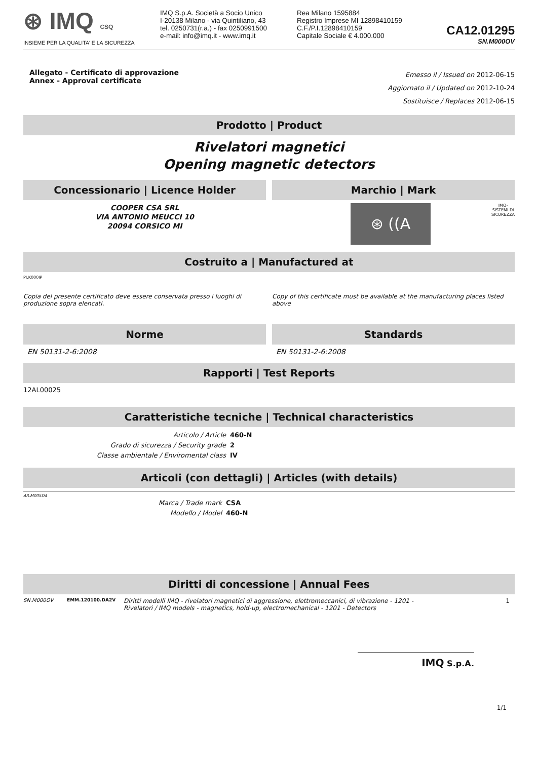⊛ IMQ CSQ
INSIEME PER LA QUALITA' E LA SICUREZZA
IMQ S.p.A. Società a Socio Unico
I-20138 Milano - via Quintiliano, 43
tel. 0250731(r.a.) - fax 0250991500
e-mail: info@imq.it - www.imq.it
Rea Milano 1595884
Registro Imprese MI 12898410159
C.F./P.I.12898410159
Capitale Sociale € 4.000.000
CA12.01295
SN.M000OV
Allegato - Certificato di approvazione
Annex - Approval certificate
Emesso il / Issued on 2012-06-15
Aggiornato il / Updated on 2012-10-24
Sostituisce / Replaces 2012-06-15
Prodotto | Product
Rivelatori magnetici
Opening magnetic detectors
Concessionario | Licence Holder
COOPER CSA SRL
VIA ANTONIO MEUCCI 10
20094 CORSICO MI
Marchio | Mark
⊛ ((A
IMQ-
SISTEMI DI
SICUREZZA
Costruito a | Manufactured at
PI.K000IP
Copia del presente certificato deve essere conservata presso i luoghi di produzione sopra elencati.
Copy of this certificate must be available at the manufacturing places listed above
Norme
EN 50131-2-6:2008
Standards
EN 50131-2-6:2008
Rapporti | Test Reports
12AL00025
Caratteristiche tecniche | Technical characteristics
Articolo / Article 460-N Grado di sicurezza / Security grade 2 Classe ambientale / Enviromental class IV
Articoli (con dettagli) | Articles (with details)
AR.M005D4
Marca / Trade mark CSA Modello / Model 460-N
Diritti di concessione | Annual Fees
SN.M000OV EMM.120100.DA2V Diritti modelli IMQ - rivelatori magnetici di aggressione, elettromeccanici, di vibrazione - 1201 - Rivelatori / IMQ models - magnetics, hold-up, electromechanical - 1201 - Detectors 1
IMQ S.p.A.
1/1